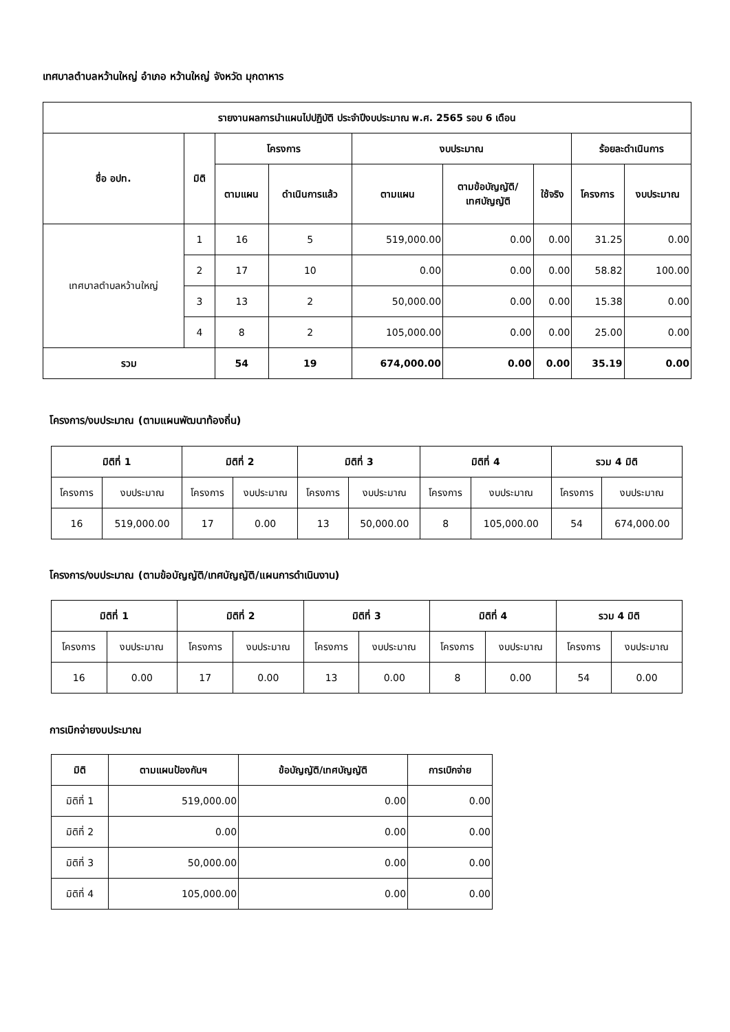เทศบาลตำบลหว้านใหญ่ อำเภอ หว้านใหญ่ จังหวัด มุกดาหาร
| รายงานผลการนำแผนไปปฏิบัติ ประจำปีงบประมาณ พ.ศ. 2565 รอบ 6 เดือน | | | | | | | | |
| --- | --- | --- | --- | --- | --- | --- | --- | --- |
| ชื่อ อปท. | มิติ | โครงการ | | งบประมาณ | | | ร้อยละดำเนินการ | |
| | | ตามแผน | ดำเนินการแล้ว | ตามแผน | ตามข้อบัญญัติ/ เทศบัญญัติ | ใช้จริง | โครงการ | งบประมาณ |
| เทศบาลตำบลหว้านใหญ่ | 1 | 16 | 5 | 519,000.00 | 0.00 | 0.00 | 31.25 | 0.00 |
| | 2 | 17 | 10 | 0.00 | 0.00 | 0.00 | 58.82 | 100.00 |
| | 3 | 13 | 2 | 50,000.00 | 0.00 | 0.00 | 15.38 | 0.00 |
| | 4 | 8 | 2 | 105,000.00 | 0.00 | 0.00 | 25.00 | 0.00 |
| รวม | | 54 | 19 | 674,000.00 | 0.00 | 0.00 | 35.19 | 0.00 |
โครงการ/งบประมาณ (ตามแผนพัฒนาท้องถิ่น)
| มิติที่ 1 | | มิติที่ 2 | | มิติที่ 3 | | มิติที่ 4 | | รวม 4 มิติ | |
| --- | --- | --- | --- | --- | --- | --- | --- | --- | --- |
| โครงการ | งบประมาณ | โครงการ | งบประมาณ | โครงการ | งบประมาณ | โครงการ | งบประมาณ | โครงการ | งบประมาณ |
| 16 | 519,000.00 | 17 | 0.00 | 13 | 50,000.00 | 8 | 105,000.00 | 54 | 674,000.00 |
โครงการ/งบประมาณ (ตามข้อบัญญัติ/เทศบัญญัติ/แผนการดำเนินงาน)
| มิติที่ 1 | | มิติที่ 2 | | มิติที่ 3 | | มิติที่ 4 | | รวม 4 มิติ | |
| --- | --- | --- | --- | --- | --- | --- | --- | --- | --- |
| โครงการ | งบประมาณ | โครงการ | งบประมาณ | โครงการ | งบประมาณ | โครงการ | งบประมาณ | โครงการ | งบประมาณ |
| 16 | 0.00 | 17 | 0.00 | 13 | 0.00 | 8 | 0.00 | 54 | 0.00 |
การเบิกจ่ายงบประมาณ
| มิติ | ตามแผนป้องกันฯ | ข้อบัญญัติ/เทศบัญญัติ | การเบิกจ่าย |
| --- | --- | --- | --- |
| มิติที่ 1 | 519,000.00 | 0.00 | 0.00 |
| มิติที่ 2 | 0.00 | 0.00 | 0.00 |
| มิติที่ 3 | 50,000.00 | 0.00 | 0.00 |
| มิติที่ 4 | 105,000.00 | 0.00 | 0.00 |